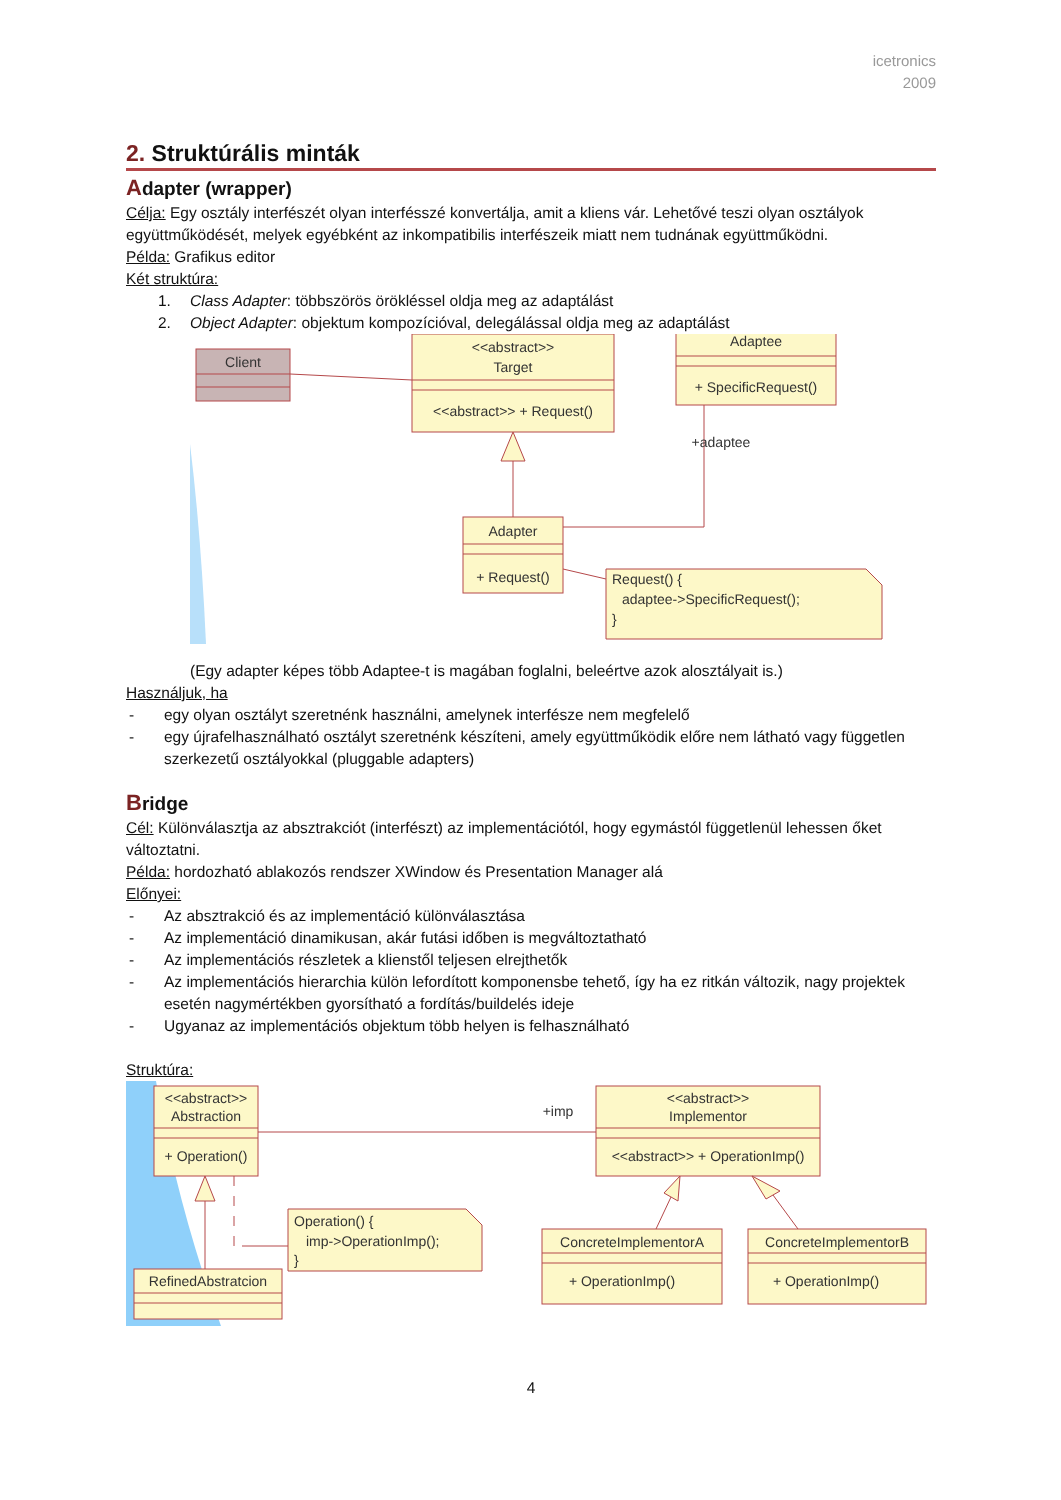icetronics
2009
2. Struktúrális minták
Adapter (wrapper)
Célja: Egy osztály interfészét olyan interfésszé konvertálja, amit a kliens vár. Lehetővé teszi olyan osztályok együttműködését, melyek egyébként az inkompatibilis interfészeik miatt nem tudnának együttműködni.
Példa: Grafikus editor
Két struktúra:
1. Class Adapter: többszörös örökléssel oldja meg az adaptálást
2. Object Adapter: objektum kompozícióval, delegálással oldja meg az adaptálást
Client
<<abstract>>
Target
<<abstract>> + Request()
Adaptee
+ SpecificRequest()
+adaptee
Adapter
+ Request()
Request() {
adaptee->SpecificRequest();
}
(Egy adapter képes több Adaptee-t is magában foglalni, beleértve azok alosztályait is.)
Használjuk, ha
- egy olyan osztályt szeretnénk használni, amelynek interfésze nem megfelelő
- egy újrafelhasználható osztályt szeretnénk készíteni, amely együttműködik előre nem látható vagy független szerkezetű osztályokkal (pluggable adapters)
Bridge
Cél: Különválasztja az absztrakciót (interfészt) az implementációtól, hogy egymástól függetlenül lehessen őket változtatni.
Példa: hordozható ablakozós rendszer XWindow és Presentation Manager alá
Előnyei:
- Az absztrakció és az implementáció különválasztása
- Az implementáció dinamikusan, akár futási időben is megváltoztatható
- Az implementációs részletek a klienstől teljesen elrejthetők
- Az implementációs hierarchia külön lefordított komponensbe tehető, így ha ez ritkán változik, nagy projektek esetén nagymértékben gyorsítható a fordítás/buildelés ideje
- Ugyanaz az implementációs objektum több helyen is felhasználható
Struktúra:
<<abstract>>
Abstraction
+ Operation()
+imp
<<abstract>>
Implementor
<<abstract>> + OperationImp()
RefinedAbstratcion
ConcreteImplementorA
ConcreteImplementorB
+ OperationImp()
+ OperationImp()
Operation() {
imp->OperationImp();
}
4